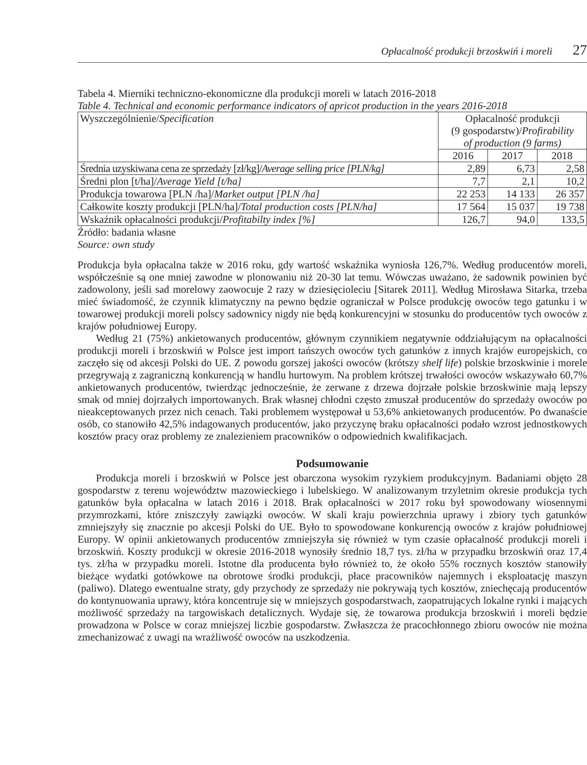Opłacalność produkcji brzoskwiń i moreli 27
Tabela 4. Mierniki techniczno-ekonomiczne dla produkcji moreli w latach 2016-2018
Table 4. Technical and economic performance indicators of apricot production in the years 2016-2018
| Wyszczególnienie/ Specification | Opłacalność produkcji (9 gospodarstw)/ Profirability of production (9 farms) | | |
| --- | --- | --- | --- |
| | 2016 | 2017 | 2018 |
| Średnia uzyskiwana cena ze sprzedaży [zł/kg]/ Average selling price [PLN/kg] | 2,89 | 6,73 | 2,58 |
| Średni plon [t/ha]/ Average Yield [t/ha] | 7,7 | 2,1 | 10,2 |
| Produkcja towarowa [PLN /ha]/ Market output [PLN /ha] | 22 253 | 14 133 | 26 357 |
| Całkowite koszty produkcji [PLN/ha]/ Total production costs [PLN/ha] | 17 564 | 15 037 | 19 738 |
| Wskaźnik opłacalności produkcji/ Profitabilty index [%] | 126,7 | 94,0 | 133,5 |
Źródło: badania własne
Source: own study
Produkcja była opłacalna także w 2016 roku, gdy wartość wskaźnika wyniosła 126,7%. Według producentów moreli, współcześnie są one mniej zawodne w plonowaniu niż 20-30 lat temu. Wówczas uważano, że sadownik powinien być zadowolony, jeśli sad morelowy zaowocuje 2 razy w dziesięcioleciu [Sitarek 2011]. Według Mirosława Sitarka, trzeba mieć świadomość, że czynnik klimatyczny na pewno będzie ograniczał w Polsce produkcję owoców tego gatunku i w towarowej produkcji moreli polscy sadownicy nigdy nie będą konkurencyjni w stosunku do producentów tych owoców z krajów południowej Europy.
Według 21 (75%) ankietowanych producentów, głównym czynnikiem negatywnie oddziałującym na opłacalności produkcji moreli i brzoskwiń w Polsce jest import tańszych owoców tych gatunków z innych krajów europejskich, co zaczęło się od akcesji Polski do UE. Z powodu gorszej jakości owoców (krótszy shelf life) polskie brzoskwinie i morele przegrywają z zagraniczną konkurencją w handlu hurtowym. Na problem krótszej trwałości owoców wskazywało 60,7% ankietowanych producentów, twierdząc jednocześnie, że zerwane z drzewa dojrzałe polskie brzoskwinie mają lepszy smak od mniej dojrzałych importowanych. Brak własnej chłodni często zmuszał producentów do sprzedaży owoców po nieakceptowanych przez nich cenach. Taki problemem występował u 53,6% ankietowanych producentów. Po dwanaście osób, co stanowiło 42,5% indagowanych producentów, jako przyczynę braku opłacalności podało wzrost jednostkowych kosztów pracy oraz problemy ze znalezieniem pracowników o odpowiednich kwalifikacjach.
Podsumowanie
Produkcja moreli i brzoskwiń w Polsce jest obarczona wysokim ryzykiem produkcyjnym. Badaniami objęto 28 gospodarstw z terenu województw mazowieckiego i lubelskiego. W analizowanym trzyletnim okresie produkcja tych gatunków była opłacalna w latach 2016 i 2018. Brak opłacalności w 2017 roku był spowodowany wiosennymi przymrozkami, które zniszczyły zawiązki owoców. W skali kraju powierzchnia uprawy i zbiory tych gatunków zmniejszyły się znacznie po akcesji Polski do UE. Było to spowodowane konkurencją owoców z krajów południowej Europy. W opinii ankietowanych producentów zmniejszyła się również w tym czasie opłacalność produkcji moreli i brzoskwiń. Koszty produkcji w okresie 2016-2018 wynosiły średnio 18,7 tys. zł/ha w przypadku brzoskwiń oraz 17,4 tys. zł/ha w przypadku moreli. Istotne dla producenta było również to, że około 55% rocznych kosztów stanowiły bieżące wydatki gotówkowe na obrotowe środki produkcji, płace pracowników najemnych i eksploatację maszyn (paliwo). Dlatego ewentualne straty, gdy przychody ze sprzedaży nie pokrywają tych kosztów, zniechęcają producentów do kontynuowania uprawy, która koncentruje się w mniejszych gospodarstwach, zaopatrujących lokalne rynki i mających możliwość sprzedaży na targowiskach detalicznych. Wydaje się, że towarowa produkcja brzoskwiń i moreli będzie prowadzona w Polsce w coraz mniejszej liczbie gospodarstw. Zwłaszcza że pracochłonnego zbioru owoców nie można zmechanizować z uwagi na wrażliwość owoców na uszkodzenia.